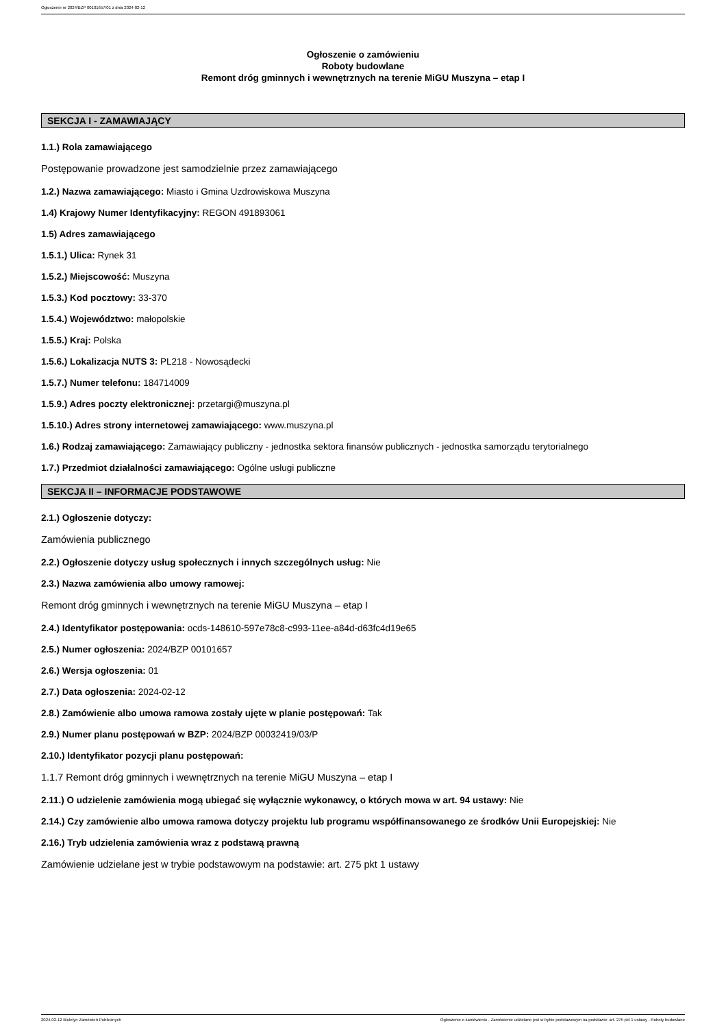Ogłoszenie nr 2024/BZP 00101657/01 z dnia 2024-02-12
Ogłoszenie o zamówieniu
Roboty budowlane
Remont dróg gminnych i wewnętrznych na terenie MiGU Muszyna – etap I
SEKCJA I - ZAMAWIAJĄCY
1.1.) Rola zamawiającego
Postępowanie prowadzone jest samodzielnie przez zamawiającego
1.2.) Nazwa zamawiającego: Miasto i Gmina Uzdrowiskowa Muszyna
1.4) Krajowy Numer Identyfikacyjny: REGON 491893061
1.5) Adres zamawiającego
1.5.1.) Ulica: Rynek 31
1.5.2.) Miejscowość: Muszyna
1.5.3.) Kod pocztowy: 33-370
1.5.4.) Województwo: małopolskie
1.5.5.) Kraj: Polska
1.5.6.) Lokalizacja NUTS 3: PL218 - Nowosądecki
1.5.7.) Numer telefonu: 184714009
1.5.9.) Adres poczty elektronicznej: przetargi@muszyna.pl
1.5.10.) Adres strony internetowej zamawiającego: www.muszyna.pl
1.6.) Rodzaj zamawiającego: Zamawiający publiczny - jednostka sektora finansów publicznych - jednostka samorządu terytorialnego
1.7.) Przedmiot działalności zamawiającego: Ogólne usługi publiczne
SEKCJA II – INFORMACJE PODSTAWOWE
2.1.) Ogłoszenie dotyczy:
Zamówienia publicznego
2.2.) Ogłoszenie dotyczy usług społecznych i innych szczególnych usług: Nie
2.3.) Nazwa zamówienia albo umowy ramowej:
Remont dróg gminnych i wewnętrznych na terenie MiGU Muszyna – etap I
2.4.) Identyfikator postępowania: ocds-148610-597e78c8-c993-11ee-a84d-d63fc4d19e65
2.5.) Numer ogłoszenia: 2024/BZP 00101657
2.6.) Wersja ogłoszenia: 01
2.7.) Data ogłoszenia: 2024-02-12
2.8.) Zamówienie albo umowa ramowa zostały ujęte w planie postępowań: Tak
2.9.) Numer planu postępowań w BZP: 2024/BZP 00032419/03/P
2.10.) Identyfikator pozycji planu postępowań:
1.1.7 Remont dróg gminnych i wewnętrznych na terenie MiGU Muszyna – etap I
2.11.) O udzielenie zamówienia mogą ubiegać się wyłącznie wykonawcy, o których mowa w art. 94 ustawy: Nie
2.14.) Czy zamówienie albo umowa ramowa dotyczy projektu lub programu współfinansowanego ze środków Unii Europejskiej: Nie
2.16.) Tryb udzielenia zamówienia wraz z podstawą prawną
Zamówienie udzielane jest w trybie podstawowym na podstawie: art. 275 pkt 1 ustawy
2024-02-12 Biuletyn Zamówień Publicznych Ogłoszenie o zamówieniu - Zamówienie udzielane jest w trybie podstawowym na podstawie: art. 275 pkt 1 ustawy - Roboty budowlane